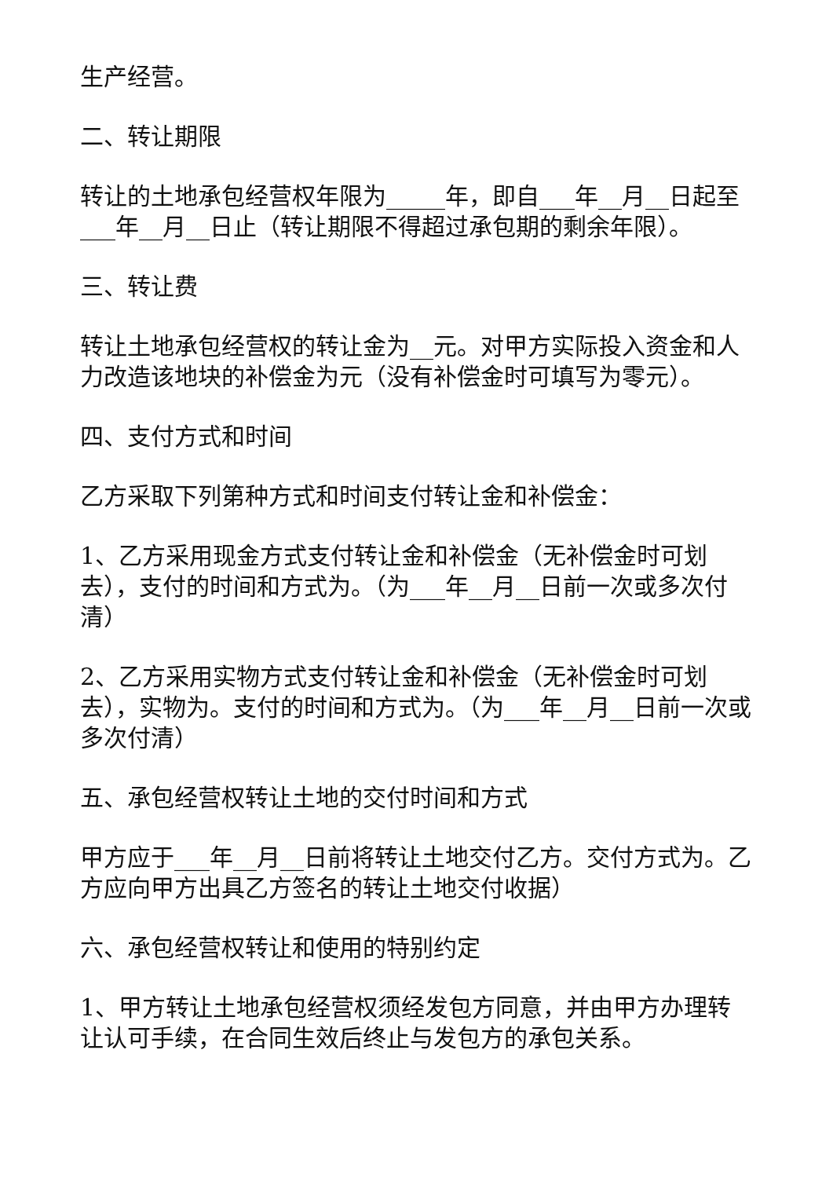生产经营。
二、转让期限
转让的土地承包经营权年限为_____年，即自___年__月__日起至___年__月__日止（转让期限不得超过承包期的剩余年限）。
三、转让费
转让土地承包经营权的转让金为__元。对甲方实际投入资金和人力改造该地块的补偿金为元（没有补偿金时可填写为零元）。
四、支付方式和时间
乙方采取下列第种方式和时间支付转让金和补偿金：
1、乙方采用现金方式支付转让金和补偿金（无补偿金时可划去），支付的时间和方式为。（为___年__月__日前一次或多次付清）
2、乙方采用实物方式支付转让金和补偿金（无补偿金时可划去），实物为。支付的时间和方式为。（为___年__月__日前一次或多次付清）
五、承包经营权转让土地的交付时间和方式
甲方应于___年__月__日前将转让土地交付乙方。交付方式为。乙方应向甲方出具乙方签名的转让土地交付收据）
六、承包经营权转让和使用的特别约定
1、甲方转让土地承包经营权须经发包方同意，并由甲方办理转让认可手续，在合同生效后终止与发包方的承包关系。